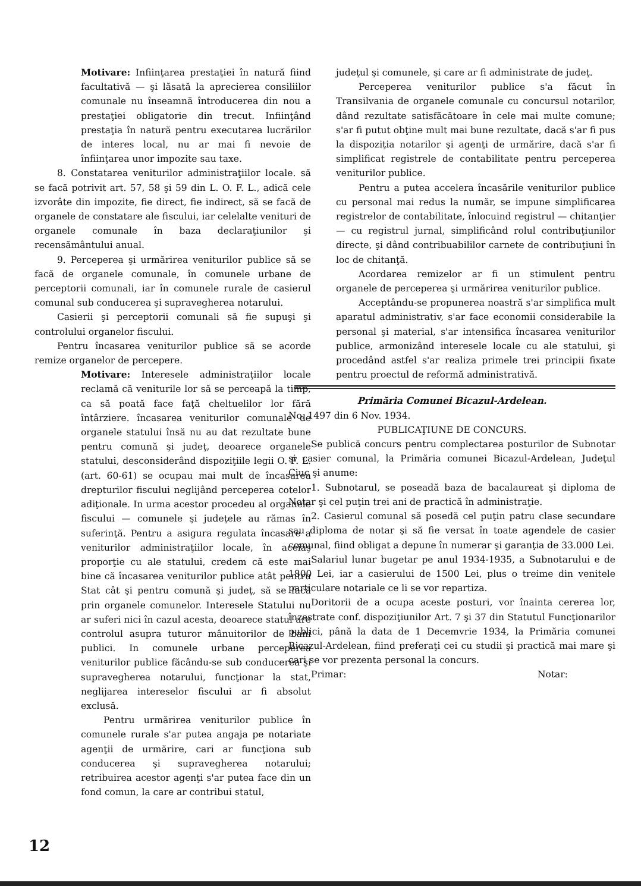Motivare: Infiinţarea prestaţiei în natură fiind facultativă — şi lăsată la aprecierea consiliilor comunale nu înseamnă întroducerea din nou a prestaţiei obligatorie din trecut. Infiinţând prestaţia în natură pentru executarea lucrărilor de interes local, nu ar mai fi nevoie de înfiinţarea unor impozite sau taxe.
8. Constatarea veniturilor administraţiilor locale. să se facă potrivit art. 57, 58 şi 59 din L. O. F. L., adică cele izvorâte din impozite, fie direct, fie indirect, să se facă de organele de constatare ale fiscului, iar celelalte venituri de organele comunale în baza declaraţiunilor şi recensământului anual.
9. Perceperea şi urmărirea veniturilor publice să se facă de organele comunale, în comunele urbane de perceptorii comunali, iar în comunele rurale de casierul comunal sub conducerea şi supravegherea notarului.
Casierii şi perceptorii comunali să fie supuşi şi controlului organelor fiscului.
Pentru încasarea veniturilor publice să se acorde remize organelor de percepere.
Motivare: Interesele administraţiilor locale reclamă că veniturile lor să se perceapă la timp, ca să poată face faţă cheltuelilor lor fără întârziere. încasarea veniturilor comunale de organele statului însă nu au dat rezultate bune pentru comună şi judeţ, deoarece organele statului, desconsiderând dispoziţiile legii O. F. L. (art. 60-61) se ocupau mai mult de încasarea drepturilor fiscului neglijând perceperea cotelor adiţionale. In urma acestor procedeu al organele fiscului — comunele şi judeţele au rămas în suferinţă. Pentru a asigura regulata încasare a veniturilor administraţiilor locale, în aceiaş proporţie cu ale statului, credem că este mai bine că încasarea veniturilor publice atât pentru Stat cât şi pentru comună şi judeţ, să se facă prin organele comunelor. Interesele Statului nu ar suferi nici în cazul acesta, deoarece statul are controlul asupra tuturor mânuitorilor de bani publici. In comunele urbane perceperea veniturilor publice făcându-se sub conducerea şi supravegherea notarului, funcţionar la stat, neglijarea intereselor fiscului ar fi absolut exclusă.
Pentru urmărirea veniturilor publice în comunele rurale s'ar putea angaja pe notariate agenţii de urmărire, cari ar funcţiona sub conducerea şi supravegherea notarului; retribuirea acestor agenţi s'ar putea face din un fond comun, la care ar contribui statul,
judeţul şi comunele, şi care ar fi administrate de judeţ.
Perceperea veniturilor publice s'a făcut în Transilvania de organele comunale cu concursul notarilor, dând rezultate satisfăcătoare în cele mai multe comune; s'ar fi putut obţine mult mai bune rezultate, dacă s'ar fi pus la dispoziţia notarilor şi agenţi de urmărire, dacă s'ar fi simplificat registrele de contabilitate pentru perceperea veniturilor publice.
Pentru a putea accelera încasările veniturilor publice cu personal mai redus la număr, se impune simplificarea registrelor de contabilitate, înlocuind registrul — chitanţier — cu registrul jurnal, simplificând rolul contribuţiunilor directe, şi dând contribuabililor carnete de contribuţiuni în loc de chitanţă.
Acordarea remizelor ar fi un stimulent pentru organele de perceperea şi urmărirea veniturilor publice.
Acceptându-se propunerea noastră s'ar simplifica mult aparatul administrativ, s'ar face economii considerabile la personal şi material, s'ar intensifica încasarea veniturilor publice, armonizând interesele locale cu ale statului, şi procedând astfel s'ar realiza primele trei principii fixate pentru proectul de reformă administrativă.
Primăria Comunei Bicazul-Ardelean.
No. 1497 din 6 Nov. 1934.
PUBLICAŢIUNE DE CONCURS.
Se publică concurs pentru complectarea posturilor de Subnotar şi casier comunal, la Primăria comunei Bicazul-Ardelean, Judeţul Ciuc şi anume:
1. Subnotarul, se poseadă baza de bacalaureat şi diploma de Notar şi cel puţin trei ani de practică în administraţie.
2. Casierul comunal să posedă cel puţin patru clase secundare sau diploma de notar şi să fie versat în toate agendele de casier comunal, fiind obligat a depune în numerar şi garanţia de 33.000 Lei.
Salariul lunar bugetar pe anul 1934-1935, a Subnotarului e de 1800 Lei, iar a casierului de 1500 Lei, plus o treime din venitele particulare notariale ce li se vor repartiza.
Doritorii de a ocupa aceste posturi, vor înainta cererea lor, înzestrate conf. dispoziţiunilor Art. 7 şi 37 din Statutul Funcţionarilor publici, până la data de 1 Decemvrie 1934, la Primăria comunei Bicazul-Ardelean, fiind preferaţi cei cu studii şi practică mai mare şi cari se vor prezenta personal la concurs.
Primar: Notar:
12